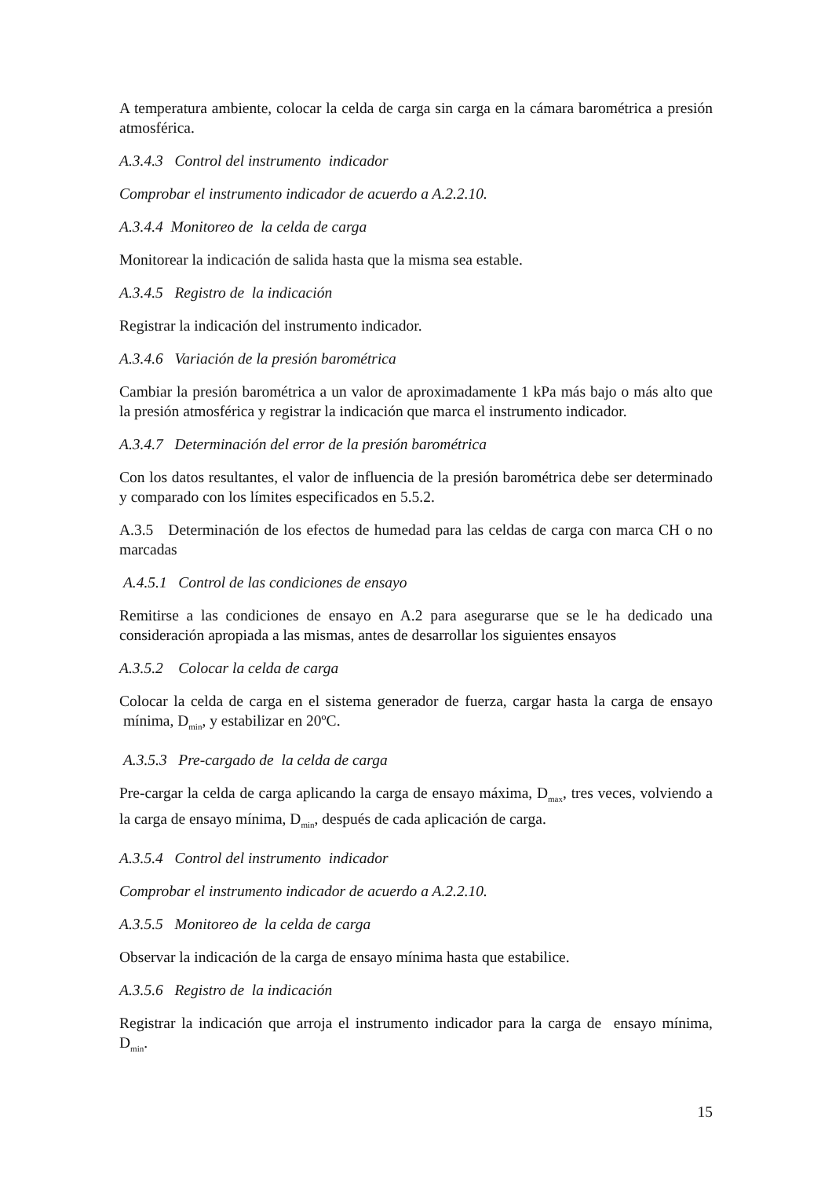A temperatura ambiente, colocar la celda de carga sin carga en la cámara barométrica a presión atmosférica.
A.3.4.3 Control del instrumento indicador
Comprobar el instrumento indicador de acuerdo a A.2.2.10.
A.3.4.4 Monitoreo de la celda de carga
Monitorear la indicación de salida hasta que la misma sea estable.
A.3.4.5 Registro de la indicación
Registrar la indicación del instrumento indicador.
A.3.4.6 Variación de la presión barométrica
Cambiar la presión barométrica a un valor de aproximadamente 1 kPa más bajo o más alto que la presión atmosférica y registrar la indicación que marca el instrumento indicador.
A.3.4.7 Determinación del error de la presión barométrica
Con los datos resultantes, el valor de influencia de la presión barométrica debe ser determinado y comparado con los límites especificados en 5.5.2.
A.3.5 Determinación de los efectos de humedad para las celdas de carga con marca CH o no marcadas
A.4.5.1 Control de las condiciones de ensayo
Remitirse a las condiciones de ensayo en A.2 para asegurarse que se le ha dedicado una consideración apropiada a las mismas, antes de desarrollar los siguientes ensayos
A.3.5.2 Colocar la celda de carga
Colocar la celda de carga en el sistema generador de fuerza, cargar hasta la carga de ensayo mínima, D<sub>min</sub>, y estabilizar en 20ºC.
A.3.5.3 Pre-cargado de la celda de carga
Pre-cargar la celda de carga aplicando la carga de ensayo máxima, D<sub>max</sub>, tres veces, volviendo a la carga de ensayo mínima, D<sub>min</sub>, después de cada aplicación de carga.
A.3.5.4 Control del instrumento indicador
Comprobar el instrumento indicador de acuerdo a A.2.2.10.
A.3.5.5 Monitoreo de la celda de carga
Observar la indicación de la carga de ensayo mínima hasta que estabilice.
A.3.5.6 Registro de la indicación
Registrar la indicación que arroja el instrumento indicador para la carga de ensayo mínima, D<sub>min</sub>.
15